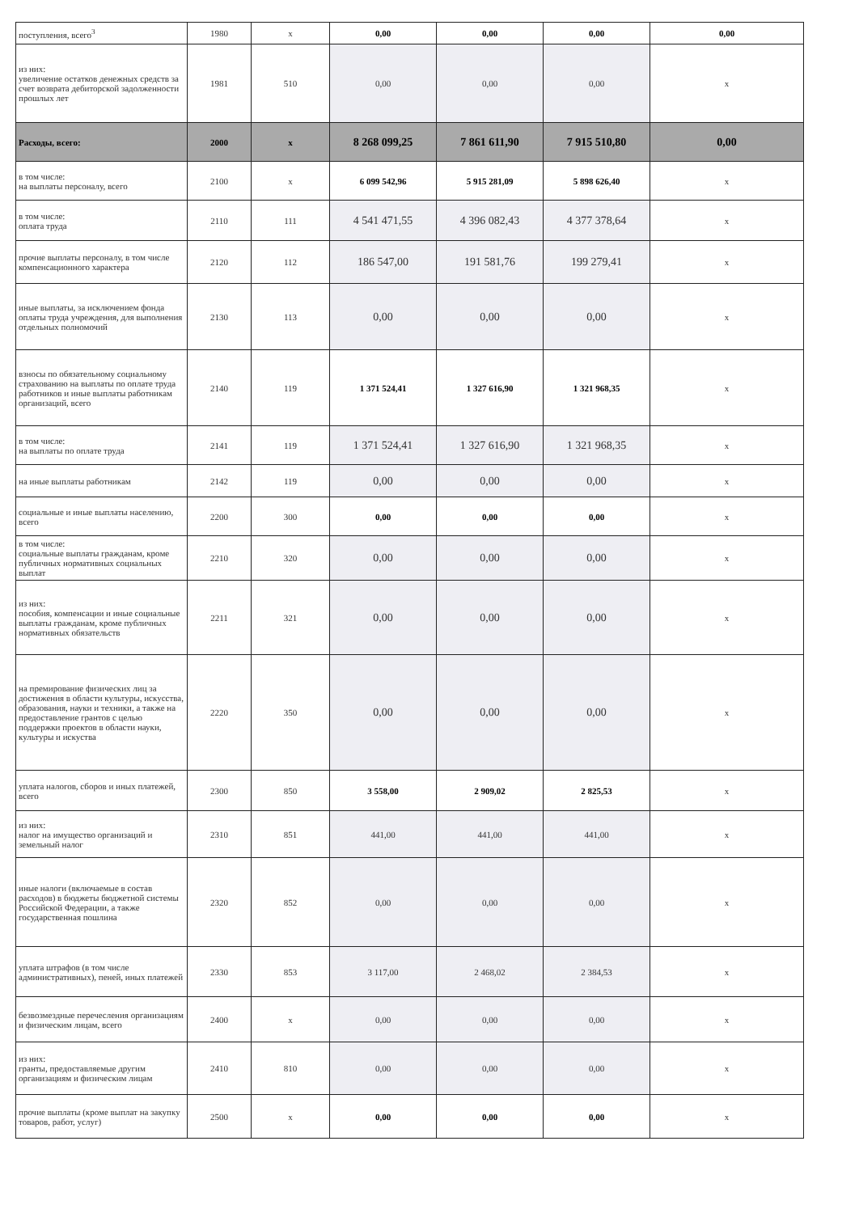| поступления, всего<sup>3</sup> | 1980 | x | 0,00 | 0,00 | 0,00 | 0,00 |
| из них: увеличение остатков денежных средств за счет возврата дебиторской задолженности прошлых лет | 1981 | 510 | 0,00 | 0,00 | 0,00 | x |
| Расходы, всего: | 2000 | x | 8 268 099,25 | 7 861 611,90 | 7 915 510,80 | 0,00 |
| в том числе: на выплаты персоналу, всего | 2100 | x | 6 099 542,96 | 5 915 281,09 | 5 898 626,40 | x |
| в том числе: оплата труда | 2110 | 111 | 4 541 471,55 | 4 396 082,43 | 4 377 378,64 | x |
| прочие выплаты персоналу, в том числе компенсационного характера | 2120 | 112 | 186 547,00 | 191 581,76 | 199 279,41 | x |
| иные выплаты, за исключением фонда оплаты труда учреждения, для выполнения отдельных полномочий | 2130 | 113 | 0,00 | 0,00 | 0,00 | x |
| взносы по обязательному социальному страхованию на выплаты по оплате труда работников и иные выплаты работникам организаций, всего | 2140 | 119 | 1 371 524,41 | 1 327 616,90 | 1 321 968,35 | x |
| в том числе: на выплаты по оплате труда | 2141 | 119 | 1 371 524,41 | 1 327 616,90 | 1 321 968,35 | x |
| на иные выплаты работникам | 2142 | 119 | 0,00 | 0,00 | 0,00 | x |
| социальные и иные выплаты населению, всего | 2200 | 300 | 0,00 | 0,00 | 0,00 | x |
| в том числе: социальные выплаты гражданам, кроме публичных нормативных социальных выплат | 2210 | 320 | 0,00 | 0,00 | 0,00 | x |
| из них: пособия, компенсации и иные социальные выплаты гражданам, кроме публичных нормативных обязательств | 2211 | 321 | 0,00 | 0,00 | 0,00 | x |
| на премирование физических лиц за достижения в области культуры, искусства, образования, науки и техники, а также на предоставление грантов с целью поддержки проектов в области науки, культуры и искуства | 2220 | 350 | 0,00 | 0,00 | 0,00 | x |
| уплата налогов, сборов и иных платежей, всего | 2300 | 850 | 3 558,00 | 2 909,02 | 2 825,53 | x |
| из них: налог на имущество организаций и земельный налог | 2310 | 851 | 441,00 | 441,00 | 441,00 | x |
| иные налоги (включаемые в состав расходов) в бюджеты бюджетной системы Российской Федерации, а также государственная пошлина | 2320 | 852 | 0,00 | 0,00 | 0,00 | x |
| уплата штрафов (в том числе административных), пеней, иных платежей | 2330 | 853 | 3 117,00 | 2 468,02 | 2 384,53 | x |
| безвозмездные перечесления организациям и физическим лицам, всего | 2400 | x | 0,00 | 0,00 | 0,00 | x |
| из них: гранты, предоставляемые другим организациям и физическим лицам | 2410 | 810 | 0,00 | 0,00 | 0,00 | x |
| прочие выплаты (кроме выплат на закупку товаров, работ, услуг) | 2500 | x | 0,00 | 0,00 | 0,00 | x |